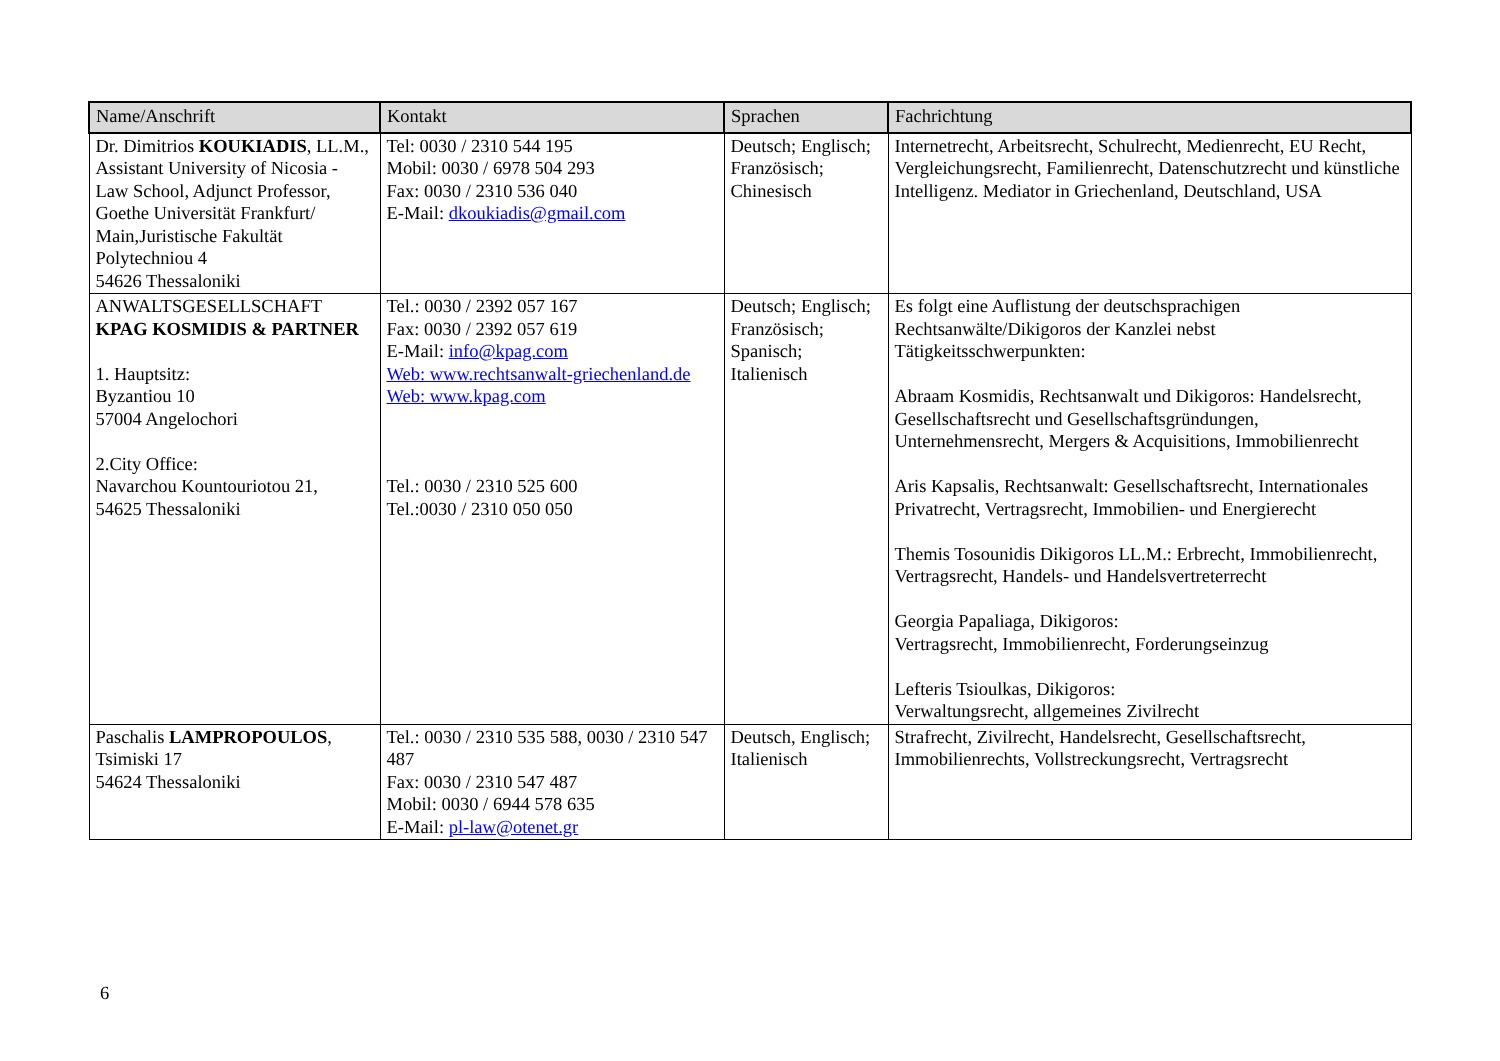| Name/Anschrift | Kontakt | Sprachen | Fachrichtung |
| --- | --- | --- | --- |
| Dr. Dimitrios KOUKIADIS , LL.M., Assistant University of Nicosia - Law School, Adjunct Professor, Goethe Universität Frankfurt/ Main,Juristische Fakultät Polytechniou 4 54626 Thessaloniki | Tel: 0030 / 2310 544 195 Mobil: 0030 / 6978 504 293 Fax: 0030 / 2310 536 040 E-Mail: dkoukiadis@gmail.com | Deutsch; Englisch; Französisch; Chinesisch | Internetrecht, Arbeitsrecht, Schulrecht, Medienrecht, EU Recht, Vergleichungsrecht, Familienrecht, Datenschutzrecht und künstliche Intelligenz. Mediator in Griechenland, Deutschland, USA |
| ANWALTSGESELLSCHAFT KPAG KOSMIDIS & PARTNER 1. Hauptsitz: Byzantiou 10 57004 Angelochori 2.City Office: Navarchou Kountouriotou 21, 54625 Thessaloniki | Tel.: 0030 / 2392 057 167 Fax: 0030 / 2392 057 619 E-Mail: info@kpag.com Web: www.rechtsanwalt-griechenland.de Web: www.kpag.com Tel.: 0030 / 2310 525 600 Tel.:0030 / 2310 050 050 | Deutsch; Englisch; Französisch; Spanisch; Italienisch | Es folgt eine Auflistung der deutschsprachigen Rechtsanwälte/Dikigoros der Kanzlei nebst Tätigkeitsschwerpunkten: Abraam Kosmidis, Rechtsanwalt und Dikigoros: Handelsrecht, Gesellschaftsrecht und Gesellschaftsgründungen, Unternehmensrecht, Mergers & Acquisitions, Immobilienrecht Aris Kapsalis, Rechtsanwalt: Gesellschaftsrecht, Internationales Privatrecht, Vertragsrecht, Immobilien- und Energierecht Themis Tosounidis Dikigoros LL.M.: Erbrecht, Immobilienrecht, Vertragsrecht, Handels- und Handelsvertreterrecht Georgia Papaliaga, Dikigoros: Vertragsrecht, Immobilienrecht, Forderungseinzug Lefteris Tsioulkas, Dikigoros: Verwaltungsrecht, allgemeines Zivilrecht |
| Paschalis LAMPROPOULOS , Tsimiski 17 54624 Thessaloniki | Tel.: 0030 / 2310 535 588, 0030 / 2310 547 487 Fax: 0030 / 2310 547 487 Mobil: 0030 / 6944 578 635 E-Mail: pl-law@otenet.gr | Deutsch, Englisch; Italienisch | Strafrecht, Zivilrecht, Handelsrecht, Gesellschaftsrecht, Immobilienrechts, Vollstreckungsrecht, Vertragsrecht |
6